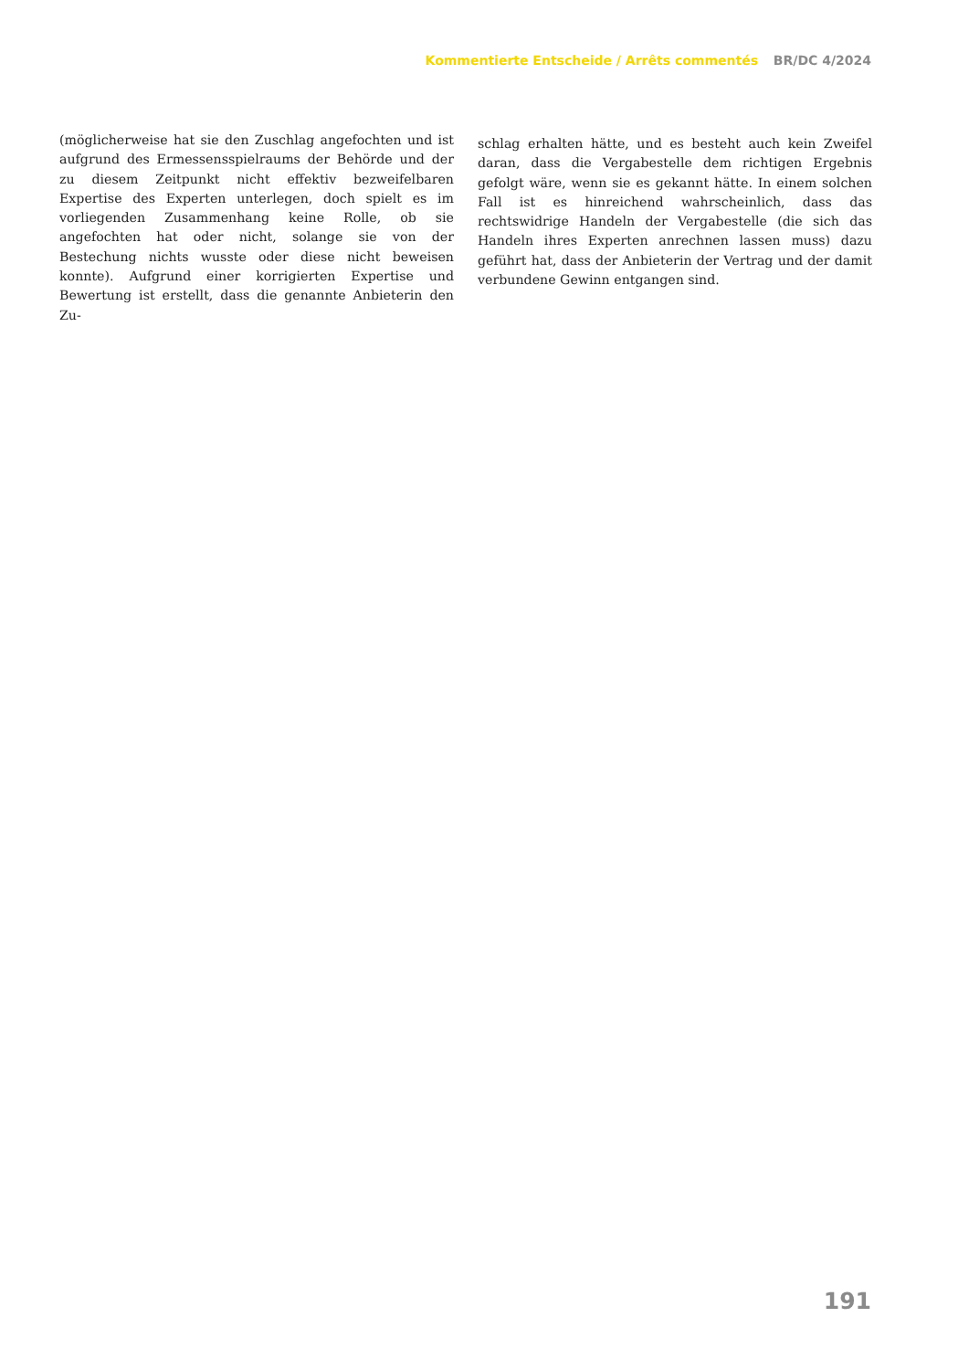Kommentierte Entscheide / Arrêts commentés BR/DC 4/2024
(möglicherweise hat sie den Zuschlag angefochten und ist aufgrund des Ermessensspielraums der Behörde und der zu diesem Zeitpunkt nicht effektiv bezweifelbaren Expertise des Experten unterlegen, doch spielt es im vorliegenden Zusammenhang keine Rolle, ob sie angefochten hat oder nicht, solange sie von der Bestechung nichts wusste oder diese nicht beweisen konnte). Aufgrund einer korrigierten Expertise und Bewertung ist erstellt, dass die genannte Anbieterin den Zu-
schlag erhalten hätte, und es besteht auch kein Zweifel daran, dass die Vergabestelle dem richtigen Ergebnis gefolgt wäre, wenn sie es gekannt hätte. In einem solchen Fall ist es hinreichend wahrscheinlich, dass das rechtswidrige Handeln der Vergabestelle (die sich das Handeln ihres Experten anrechnen lassen muss) dazu geführt hat, dass der Anbieterin der Vertrag und der damit verbundene Gewinn entgangen sind.
191